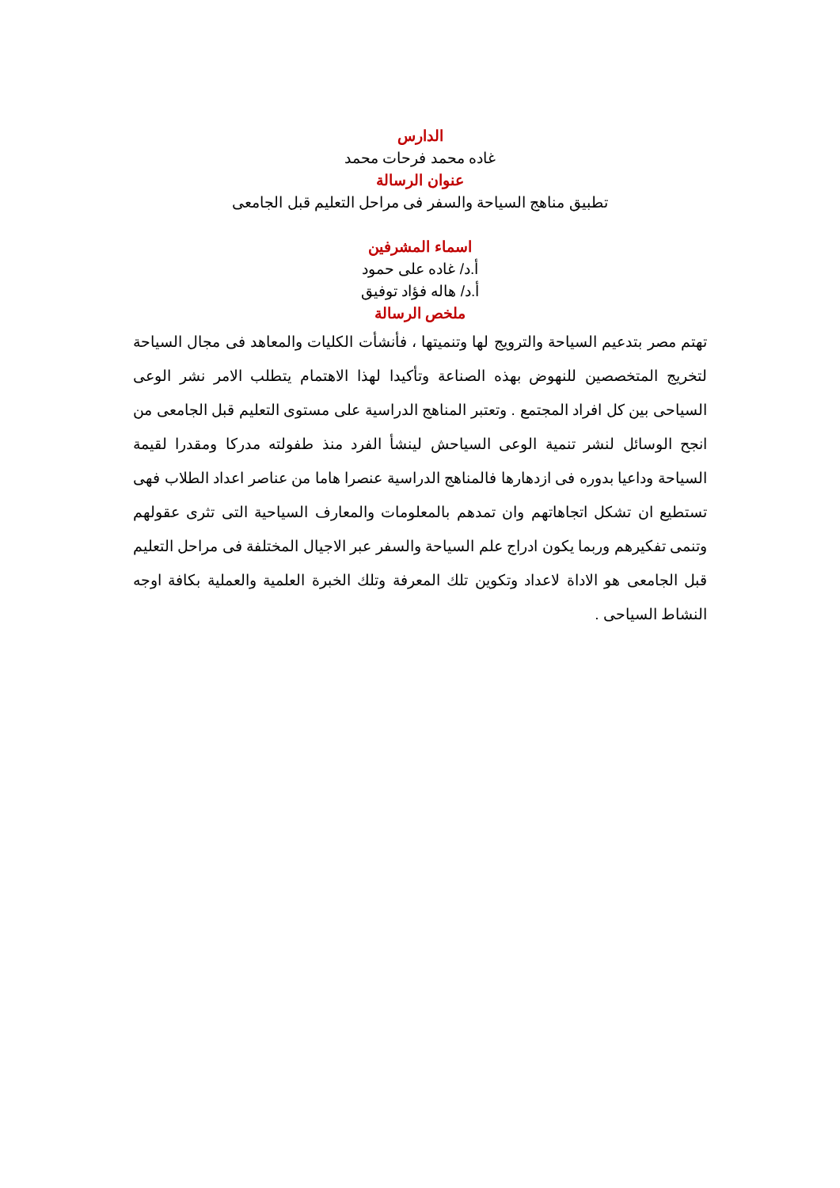الدارس
غاده محمد فرحات محمد
عنوان الرسالة
تطبيق مناهج السياحة والسفر فى مراحل التعليم قبل الجامعى
اسماء المشرفين
أ.د/ غاده على حمود
أ.د/ هاله فؤاد توفيق
ملخص الرسالة
تهتم مصر بتدعيم السياحة والترويج لها وتنميتها ، فأنشأت الكليات والمعاهد فى مجال السياحة لتخريج المتخصصين للنهوض بهذه الصناعة وتأكيدا لهذا الاهتمام يتطلب الامر نشر الوعى السياحى بين كل افراد المجتمع . وتعتبر المناهج الدراسية على مستوى التعليم قبل الجامعى من انجح الوسائل لنشر تنمية الوعى السياحش لينشأ الفرد منذ طفولته مدركا ومقدرا لقيمة السياحة وداعيا بدوره فى ازدهارها فالمناهج الدراسية عنصرا هاما من عناصر اعداد الطلاب فهى تستطيع ان تشكل اتجاهاتهم وان تمدهم بالمعلومات والمعارف السياحية التى تثرى عقولهم وتنمى تفكيرهم وربما يكون ادراج علم السياحة والسفر عبر الاجيال المختلفة فى مراحل التعليم قبل الجامعى هو الاداة لاعداد وتكوين تلك المعرفة وتلك الخبرة العلمية والعملية بكافة اوجه النشاط السياحى .